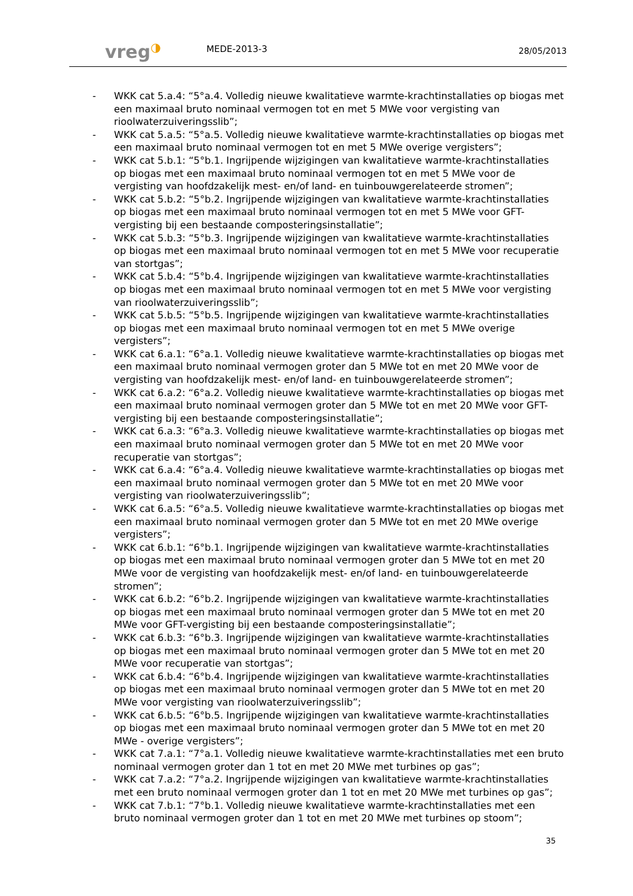vreg◑
MEDE-2013-3
28/05/2013
- WKK cat 5.a.4: “5°a.4. Volledig nieuwe kwalitatieve warmte-krachtinstallaties op biogas met een maximaal bruto nominaal vermogen tot en met 5 MWe voor vergisting van rioolwaterzuiveringsslib”;
- WKK cat 5.a.5: “5°a.5. Volledig nieuwe kwalitatieve warmte-krachtinstallaties op biogas met een maximaal bruto nominaal vermogen tot en met 5 MWe overige vergisters”;
- WKK cat 5.b.1: “5°b.1. Ingrijpende wijzigingen van kwalitatieve warmte-krachtinstallaties op biogas met een maximaal bruto nominaal vermogen tot en met 5 MWe voor de vergisting van hoofdzakelijk mest- en/of land- en tuinbouwgerelateerde stromen”;
- WKK cat 5.b.2: “5°b.2. Ingrijpende wijzigingen van kwalitatieve warmte-krachtinstallaties op biogas met een maximaal bruto nominaal vermogen tot en met 5 MWe voor GFT-vergisting bij een bestaande composteringsinstallatie”;
- WKK cat 5.b.3: “5°b.3. Ingrijpende wijzigingen van kwalitatieve warmte-krachtinstallaties op biogas met een maximaal bruto nominaal vermogen tot en met 5 MWe voor recuperatie van stortgas”;
- WKK cat 5.b.4: “5°b.4. Ingrijpende wijzigingen van kwalitatieve warmte-krachtinstallaties op biogas met een maximaal bruto nominaal vermogen tot en met 5 MWe voor vergisting van rioolwaterzuiveringsslib”;
- WKK cat 5.b.5: “5°b.5. Ingrijpende wijzigingen van kwalitatieve warmte-krachtinstallaties op biogas met een maximaal bruto nominaal vermogen tot en met 5 MWe overige vergisters”;
- WKK cat 6.a.1: “6°a.1. Volledig nieuwe kwalitatieve warmte-krachtinstallaties op biogas met een maximaal bruto nominaal vermogen groter dan 5 MWe tot en met 20 MWe voor de vergisting van hoofdzakelijk mest- en/of land- en tuinbouwgerelateerde stromen”;
- WKK cat 6.a.2: “6°a.2. Volledig nieuwe kwalitatieve warmte-krachtinstallaties op biogas met een maximaal bruto nominaal vermogen groter dan 5 MWe tot en met 20 MWe voor GFT-vergisting bij een bestaande composteringsinstallatie”;
- WKK cat 6.a.3: “6°a.3. Volledig nieuwe kwalitatieve warmte-krachtinstallaties op biogas met een maximaal bruto nominaal vermogen groter dan 5 MWe tot en met 20 MWe voor recuperatie van stortgas”;
- WKK cat 6.a.4: “6°a.4. Volledig nieuwe kwalitatieve warmte-krachtinstallaties op biogas met een maximaal bruto nominaal vermogen groter dan 5 MWe tot en met 20 MWe voor vergisting van rioolwaterzuiveringsslib”;
- WKK cat 6.a.5: “6°a.5. Volledig nieuwe kwalitatieve warmte-krachtinstallaties op biogas met een maximaal bruto nominaal vermogen groter dan 5 MWe tot en met 20 MWe overige vergisters”;
- WKK cat 6.b.1: “6°b.1. Ingrijpende wijzigingen van kwalitatieve warmte-krachtinstallaties op biogas met een maximaal bruto nominaal vermogen groter dan 5 MWe tot en met 20 MWe voor de vergisting van hoofdzakelijk mest- en/of land- en tuinbouwgerelateerde stromen”;
- WKK cat 6.b.2: “6°b.2. Ingrijpende wijzigingen van kwalitatieve warmte-krachtinstallaties op biogas met een maximaal bruto nominaal vermogen groter dan 5 MWe tot en met 20 MWe voor GFT-vergisting bij een bestaande composteringsinstallatie”;
- WKK cat 6.b.3: “6°b.3. Ingrijpende wijzigingen van kwalitatieve warmte-krachtinstallaties op biogas met een maximaal bruto nominaal vermogen groter dan 5 MWe tot en met 20 MWe voor recuperatie van stortgas”;
- WKK cat 6.b.4: “6°b.4. Ingrijpende wijzigingen van kwalitatieve warmte-krachtinstallaties op biogas met een maximaal bruto nominaal vermogen groter dan 5 MWe tot en met 20 MWe voor vergisting van rioolwaterzuiveringsslib”;
- WKK cat 6.b.5: “6°b.5. Ingrijpende wijzigingen van kwalitatieve warmte-krachtinstallaties op biogas met een maximaal bruto nominaal vermogen groter dan 5 MWe tot en met 20 MWe - overige vergisters”;
- WKK cat 7.a.1: “7°a.1. Volledig nieuwe kwalitatieve warmte-krachtinstallaties met een bruto nominaal vermogen groter dan 1 tot en met 20 MWe met turbines op gas”;
- WKK cat 7.a.2: “7°a.2. Ingrijpende wijzigingen van kwalitatieve warmte-krachtinstallaties met een bruto nominaal vermogen groter dan 1 tot en met 20 MWe met turbines op gas”;
- WKK cat 7.b.1: “7°b.1. Volledig nieuwe kwalitatieve warmte-krachtinstallaties met een bruto nominaal vermogen groter dan 1 tot en met 20 MWe met turbines op stoom”;
35